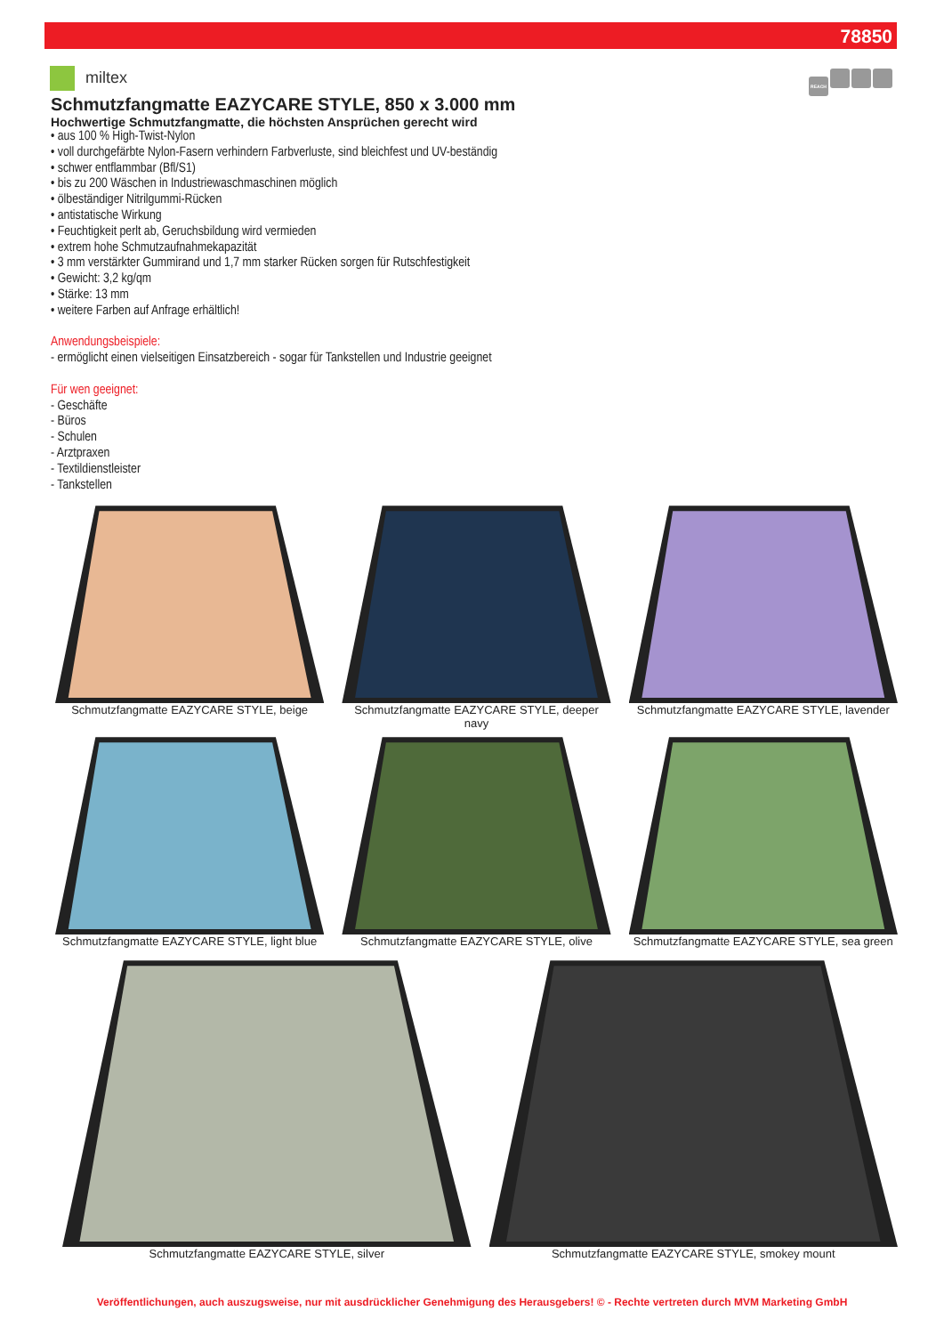78850
miltex
REACH
Schmutzfangmatte EAZYCARE STYLE, 850 x 3.000 mm
Hochwertige Schmutzfangmatte, die höchsten Ansprüchen gerecht wird
• aus 100 % High-Twist-Nylon
• voll durchgefärbte Nylon-Fasern verhindern Farbverluste, sind bleichfest und UV-beständig
• schwer entflammbar (Bfl/S1)
• bis zu 200 Wäschen in Industriewaschmaschinen möglich
• ölbeständiger Nitrilgummi-Rücken
• antistatische Wirkung
• Feuchtigkeit perlt ab, Geruchsbildung wird vermieden
• extrem hohe Schmutzaufnahmekapazität
• 3 mm verstärkter Gummirand und 1,7 mm starker Rücken sorgen für Rutschfestigkeit
• Gewicht: 3,2 kg/qm
• Stärke: 13 mm
• weitere Farben auf Anfrage erhältlich!
Anwendungsbeispiele:
- ermöglicht einen vielseitigen Einsatzbereich - sogar für Tankstellen und Industrie geeignet
Für wen geeignet:
- Geschäfte
- Büros
- Schulen
- Arztpraxen
- Textildienstleister
- Tankstellen
Schmutzfangmatte EAZYCARE STYLE, beige
Schmutzfangmatte EAZYCARE STYLE, deeper navy
Schmutzfangmatte EAZYCARE STYLE, lavender
Schmutzfangmatte EAZYCARE STYLE, light blue
Schmutzfangmatte EAZYCARE STYLE, olive
Schmutzfangmatte EAZYCARE STYLE, sea green
Schmutzfangmatte EAZYCARE STYLE, silver
Schmutzfangmatte EAZYCARE STYLE, smokey mount
Veröffentlichungen, auch auszugsweise, nur mit ausdrücklicher Genehmigung des Herausgebers! © - Rechte vertreten durch MVM Marketing GmbH